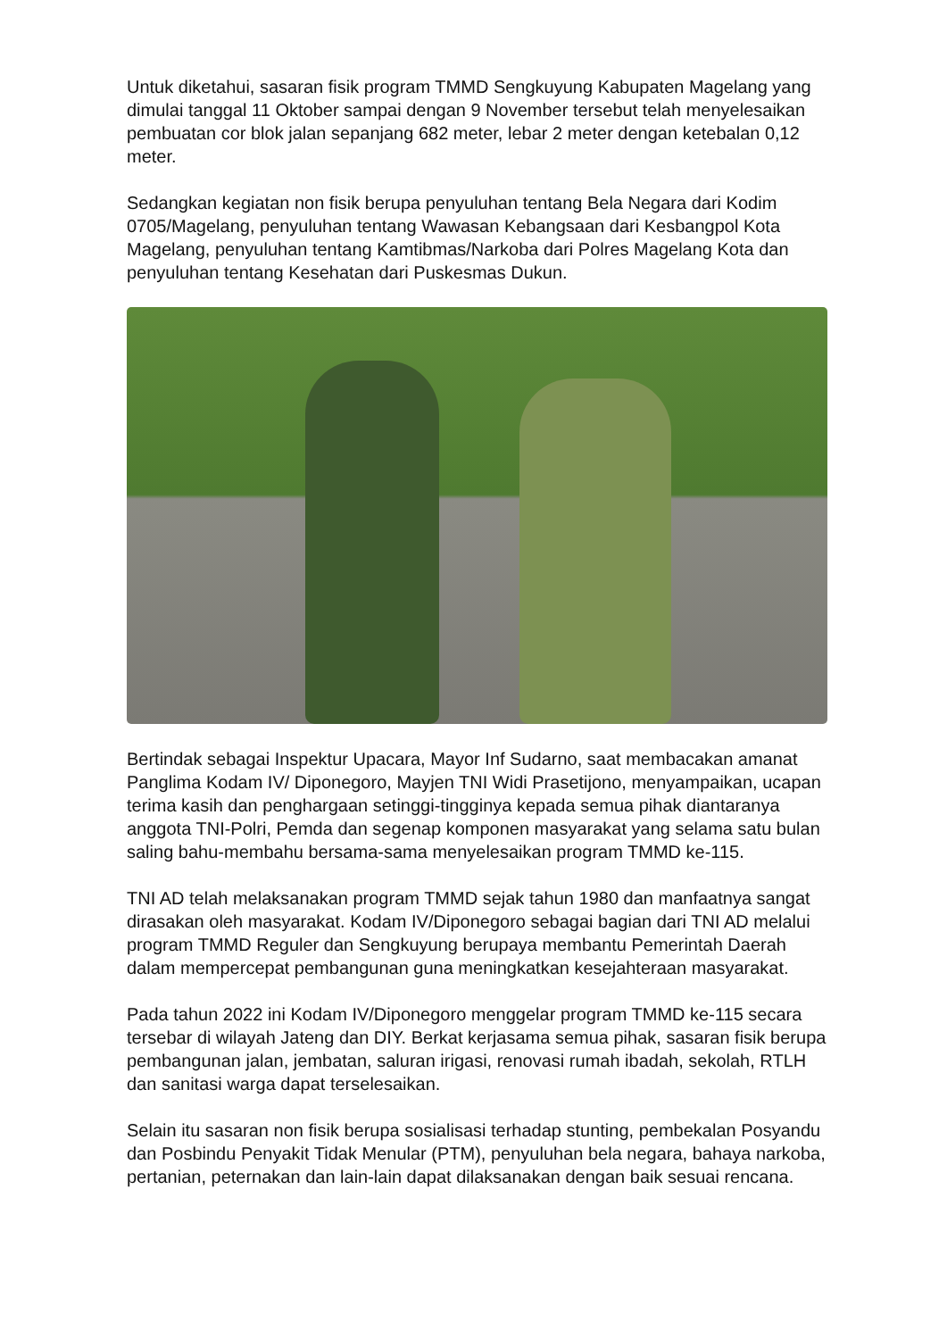Untuk diketahui, sasaran fisik program TMMD Sengkuyung Kabupaten Magelang yang dimulai tanggal 11 Oktober sampai dengan 9 November tersebut telah menyelesaikan pembuatan cor blok jalan sepanjang 682 meter, lebar 2 meter dengan ketebalan 0,12 meter.
Sedangkan kegiatan non fisik berupa penyuluhan tentang Bela Negara dari Kodim 0705/Magelang, penyuluhan tentang Wawasan Kebangsaan dari Kesbangpol Kota Magelang, penyuluhan tentang Kamtibmas/Narkoba dari Polres Magelang Kota dan penyuluhan tentang Kesehatan dari Puskesmas Dukun.
Bertindak sebagai Inspektur Upacara, Mayor Inf Sudarno, saat membacakan amanat Panglima Kodam IV/ Diponegoro, Mayjen TNI Widi Prasetijono, menyampaikan, ucapan terima kasih dan penghargaan setinggi-tingginya kepada semua pihak diantaranya anggota TNI-Polri, Pemda dan segenap komponen masyarakat yang selama satu bulan saling bahu-membahu bersama-sama menyelesaikan program TMMD ke-115.
TNI AD telah melaksanakan program TMMD sejak tahun 1980 dan manfaatnya sangat dirasakan oleh masyarakat. Kodam IV/Diponegoro sebagai bagian dari TNI AD melalui program TMMD Reguler dan Sengkuyung berupaya membantu Pemerintah Daerah dalam mempercepat pembangunan guna meningkatkan kesejahteraan masyarakat.
Pada tahun 2022 ini Kodam IV/Diponegoro menggelar program TMMD ke-115 secara tersebar di wilayah Jateng dan DIY. Berkat kerjasama semua pihak, sasaran fisik berupa pembangunan jalan, jembatan, saluran irigasi, renovasi rumah ibadah, sekolah, RTLH dan sanitasi warga dapat terselesaikan.
Selain itu sasaran non fisik berupa sosialisasi terhadap stunting, pembekalan Posyandu dan Posbindu Penyakit Tidak Menular (PTM), penyuluhan bela negara, bahaya narkoba, pertanian, peternakan dan lain-lain dapat dilaksanakan dengan baik sesuai rencana.